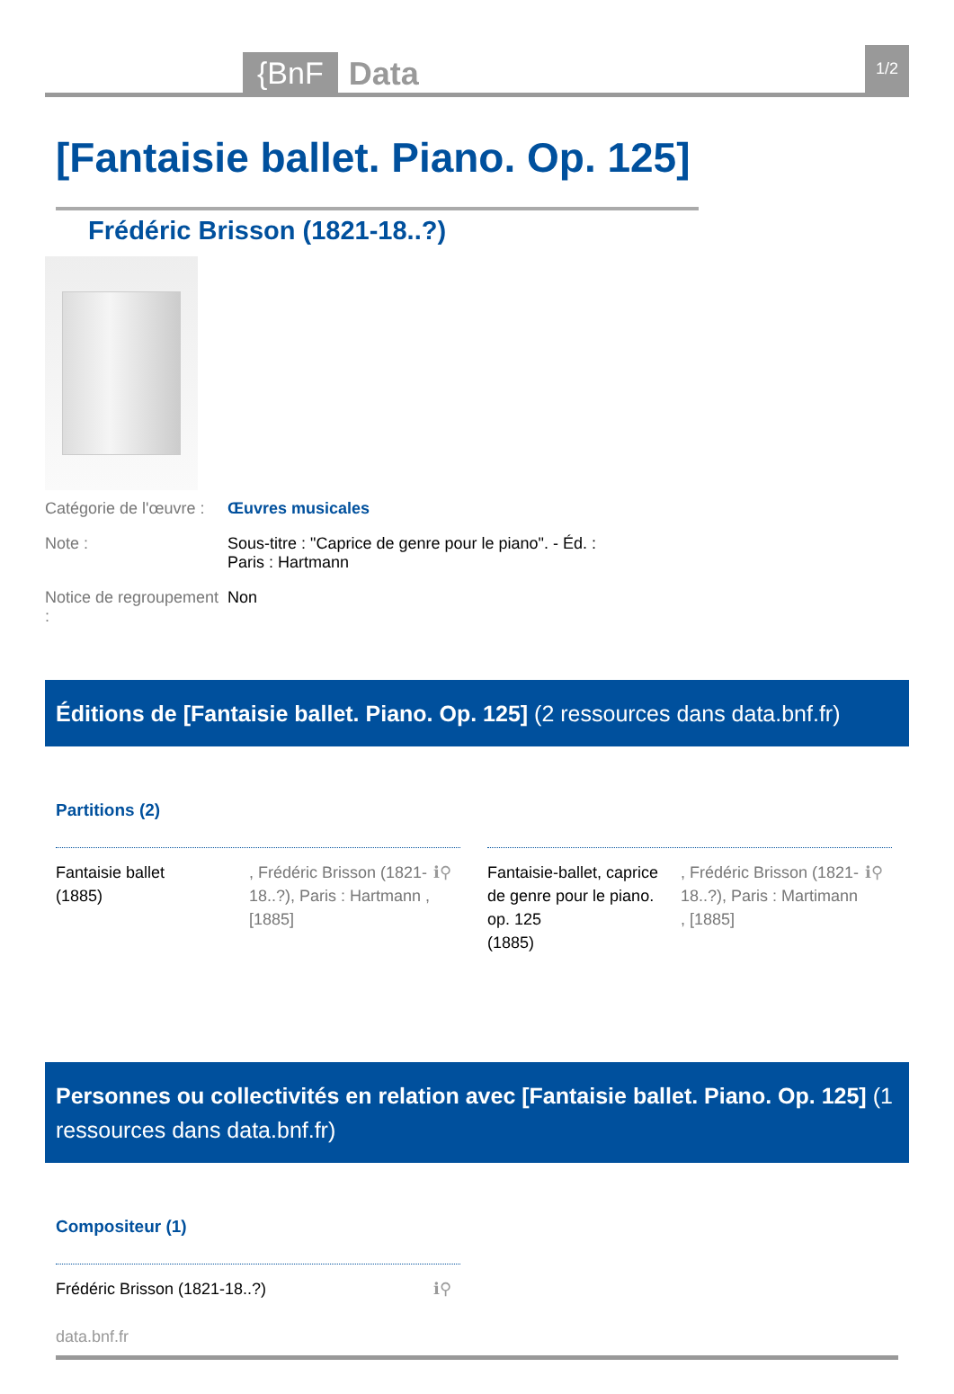{BnF
Data
1/2
[Fantaisie ballet. Piano. Op. 125]
Frédéric Brisson (1821-18..?)
Catégorie de l'œuvre :
Œuvres musicales
Note : Sous-titre : "Caprice de genre pour le piano". - Éd. : Paris : Hartmann
Notice de regroupement :
Non
Éditions de [Fantaisie ballet. Piano. Op. 125] (2 ressources dans data.bnf.fr)
Partitions (2)
Fantaisie ballet
(1885)
, Frédéric Brisson (1821-18..?), Paris : Hartmann , [1885]
ℹ⚲
Fantaisie-ballet, caprice de genre pour le piano. op. 125
(1885)
, Frédéric Brisson (1821-18..?), Paris : Martimann , [1885]
ℹ⚲
Personnes ou collectivités en relation avec [Fantaisie ballet. Piano. Op. 125] (1 ressources dans data.bnf.fr)
Compositeur (1)
Frédéric Brisson (1821-18..?) ℹ⚲
data.bnf.fr